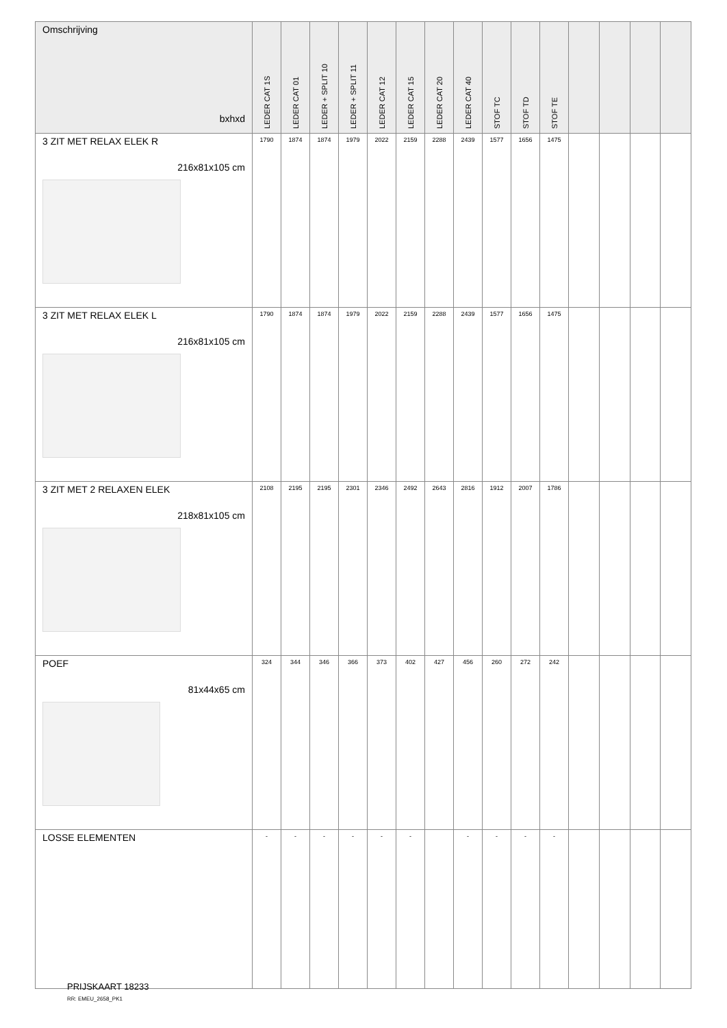| Omschrijving bxhxd | LEDER CAT 1S | LEDER CAT 01 | LEDER + SPLIT 10 | LEDER + SPLIT 11 | LEDER CAT 12 | LEDER CAT 15 | LEDER CAT 20 | LEDER CAT 40 | STOF TC | STOF TD | STOF TE | | | | |
| --- | --- | --- | --- | --- | --- | --- | --- | --- | --- | --- | --- | --- | --- | --- | --- |
| 3 ZIT MET RELAX ELEK R 216x81x105 cm | 1790 | 1874 | 1874 | 1979 | 2022 | 2159 | 2288 | 2439 | 1577 | 1656 | 1475 | | | | |
| 3 ZIT MET RELAX ELEK L 216x81x105 cm | 1790 | 1874 | 1874 | 1979 | 2022 | 2159 | 2288 | 2439 | 1577 | 1656 | 1475 | | | | |
| 3 ZIT MET 2 RELAXEN ELEK 218x81x105 cm | 2108 | 2195 | 2195 | 2301 | 2346 | 2492 | 2643 | 2816 | 1912 | 2007 | 1786 | | | | |
| POEF 81x44x65 cm | 324 | 344 | 346 | 366 | 373 | 402 | 427 | 456 | 260 | 272 | 242 | | | | |
| LOSSE ELEMENTEN | - | - | - | - | - | - | | - | - | - | - | | | | |
PRIJSKAART 18233
RR: EMEU_2658_PK1